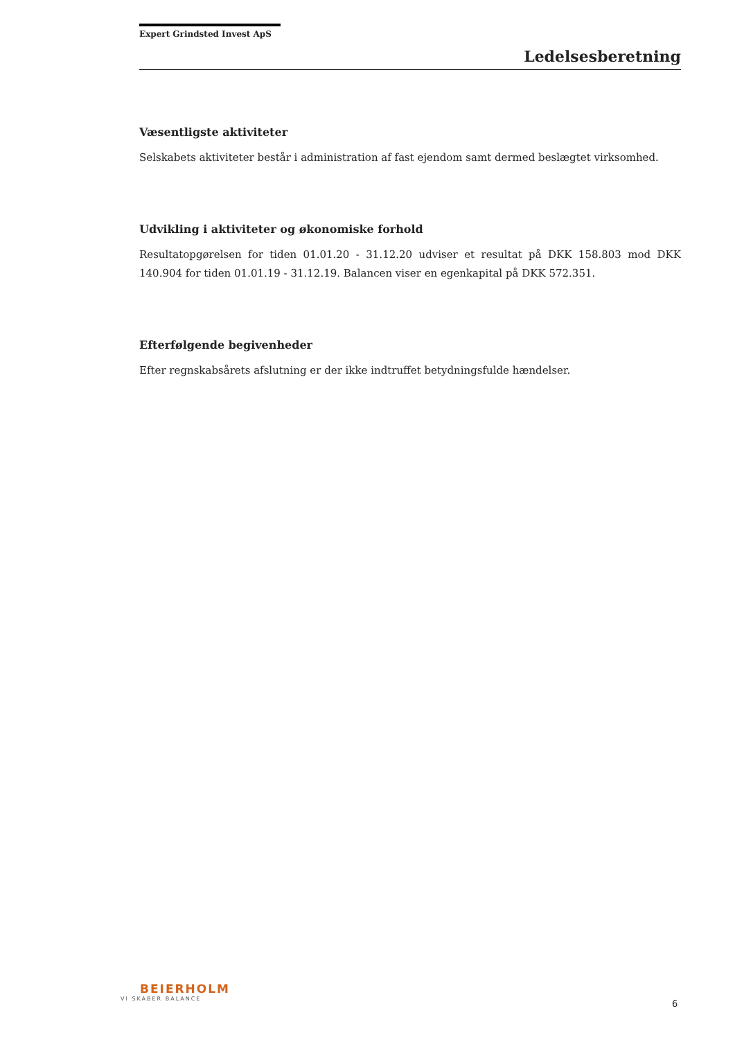Expert Grindsted Invest ApS
Ledelsesberetning
Væsentligste aktiviteter
Selskabets aktiviteter består i administration af fast ejendom samt dermed beslægtet virksomhed.
Udvikling i aktiviteter og økonomiske forhold
Resultatopgørelsen for tiden 01.01.20 - 31.12.20 udviser et resultat på DKK 158.803 mod DKK 140.904 for tiden 01.01.19 - 31.12.19. Balancen viser en egenkapital på DKK 572.351.
Efterfølgende begivenheder
Efter regnskabsårets afslutning er der ikke indtruffet betydningsfulde hændelser.
BEIERHOLM
VI SKABER BALANCE
6